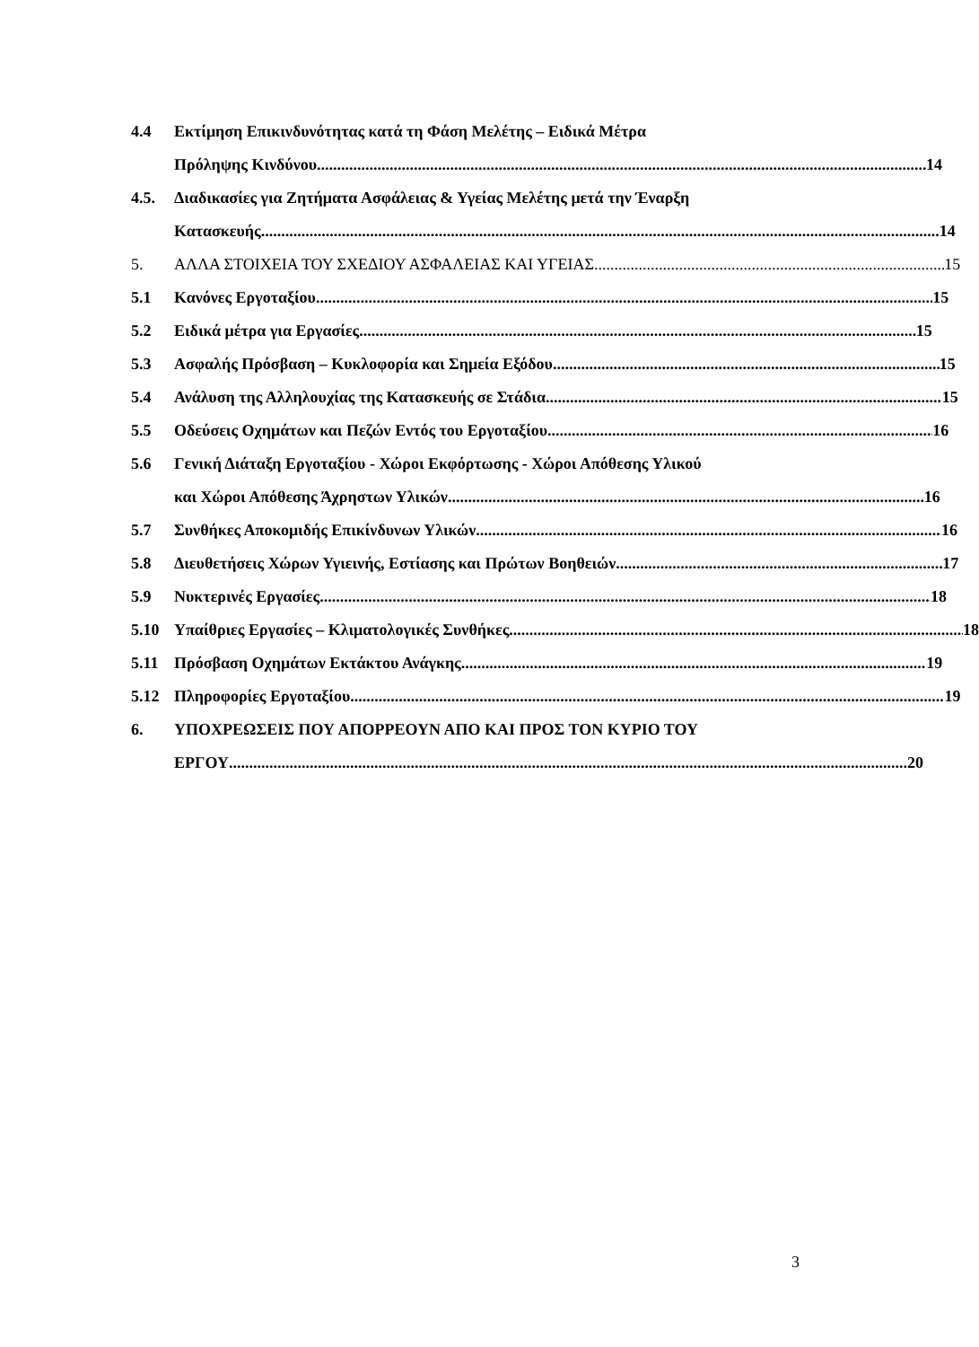4.4 Εκτίμηση Επικινδυνότητας κατά τη Φάση Μελέτης – Ειδικά Μέτρα
Πρόληψης Κινδύνου 14
4.5. Διαδικασίες για Ζητήματα Ασφάλειας & Υγείας Μελέτης μετά την Έναρξη
Κατασκευής 14
5. ΑΛΛΑ ΣΤΟΙΧΕΙΑ ΤΟΥ ΣΧΕΔΙΟΥ ΑΣΦΑΛΕΙΑΣ ΚΑΙ ΥΓΕΙΑΣ 15
5.1 Κανόνες Εργοταξίου 15
5.2 Ειδικά μέτρα για Εργασίες 15
5.3 Ασφαλής Πρόσβαση – Κυκλοφορία και Σημεία Εξόδου 15
5.4 Ανάλυση της Αλληλουχίας της Κατασκευής σε Στάδια 15
5.5 Οδεύσεις Οχημάτων και Πεζών Εντός του Εργοταξίου 16
5.6 Γενική Διάταξη Εργοταξίου - Χώροι Εκφόρτωσης - Χώροι Απόθεσης Υλικού
και Χώροι Απόθεσης Άχρηστων Υλικών 16
5.7 Συνθήκες Αποκομιδής Επικίνδυνων Υλικών 16
5.8 Διευθετήσεις Χώρων Υγιεινής, Εστίασης και Πρώτων Βοηθειών 17
5.9 Νυκτερινές Εργασίες 18
5.10 Υπαίθριες Εργασίες – Κλιματολογικές Συνθήκες 18
5.11 Πρόσβαση Οχημάτων Εκτάκτου Ανάγκης 19
5.12 Πληροφορίες Εργοταξίου 19
6. ΥΠΟΧΡΕΩΣΕΙΣ ΠΟΥ ΑΠΟΡΡΕΟΥΝ ΑΠΟ ΚΑΙ ΠΡΟΣ ΤΟΝ ΚΥΡΙΟ ΤΟΥ
ΕΡΓΟΥ 20
3